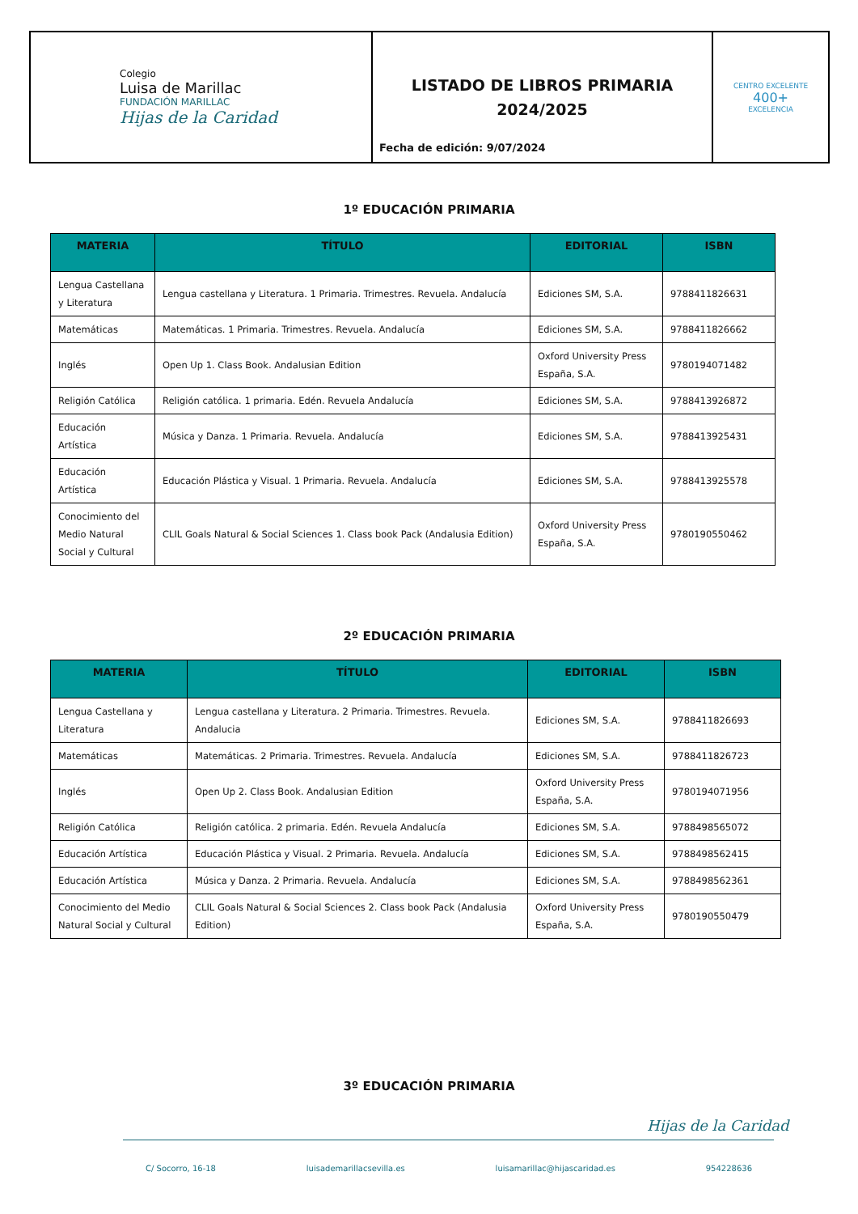| Colegio Luisa de Marillac FUNDACIÓN MARILLAC Hijas de la Caridad | LISTADO DE LIBROS PRIMARIA 2024/2025 Fecha de edición: 9/07/2024 | CENTRO EXCELENTE 400+ EXCELENCIA |
1º EDUCACIÓN PRIMARIA
| MATERIA | TÍTULO | EDITORIAL | ISBN |
| --- | --- | --- | --- |
| Lengua Castellana y Literatura | Lengua castellana y Literatura. 1 Primaria. Trimestres. Revuela. Andalucía | Ediciones SM, S.A. | 9788411826631 |
| Matemáticas | Matemáticas. 1 Primaria. Trimestres. Revuela. Andalucía | Ediciones SM, S.A. | 9788411826662 |
| Inglés | Open Up 1. Class Book. Andalusian Edition | Oxford University Press España, S.A. | 9780194071482 |
| Religión Católica | Religión católica. 1 primaria. Edén. Revuela Andalucía | Ediciones SM, S.A. | 9788413926872 |
| Educación Artística | Música y Danza. 1 Primaria. Revuela. Andalucía | Ediciones SM, S.A. | 9788413925431 |
| Educación Artística | Educación Plástica y Visual. 1 Primaria. Revuela. Andalucía | Ediciones SM, S.A. | 9788413925578 |
| Conocimiento del Medio Natural Social y Cultural | CLIL Goals Natural & Social Sciences 1. Class book Pack (Andalusia Edition) | Oxford University Press España, S.A. | 9780190550462 |
2º EDUCACIÓN PRIMARIA
| MATERIA | TÍTULO | EDITORIAL | ISBN |
| --- | --- | --- | --- |
| Lengua Castellana y Literatura | Lengua castellana y Literatura. 2 Primaria. Trimestres. Revuela. Andalucia | Ediciones SM, S.A. | 9788411826693 |
| Matemáticas | Matemáticas. 2 Primaria. Trimestres. Revuela. Andalucía | Ediciones SM, S.A. | 9788411826723 |
| Inglés | Open Up 2. Class Book. Andalusian Edition | Oxford University Press España, S.A. | 9780194071956 |
| Religión Católica | Religión católica. 2 primaria. Edén. Revuela Andalucía | Ediciones SM, S.A. | 9788498565072 |
| Educación Artística | Educación Plástica y Visual. 2 Primaria. Revuela. Andalucía | Ediciones SM, S.A. | 9788498562415 |
| Educación Artística | Música y Danza. 2 Primaria. Revuela. Andalucía | Ediciones SM, S.A. | 9788498562361 |
| Conocimiento del Medio Natural Social y Cultural | CLIL Goals Natural & Social Sciences 2. Class book Pack (Andalusia Edition) | Oxford University Press España, S.A. | 9780190550479 |
3º EDUCACIÓN PRIMARIA
Hijas de la Caridad
C/ Socorro, 16-18 luisademarillacsevilla.es luisamarillac@hijascaridad.es 954228636